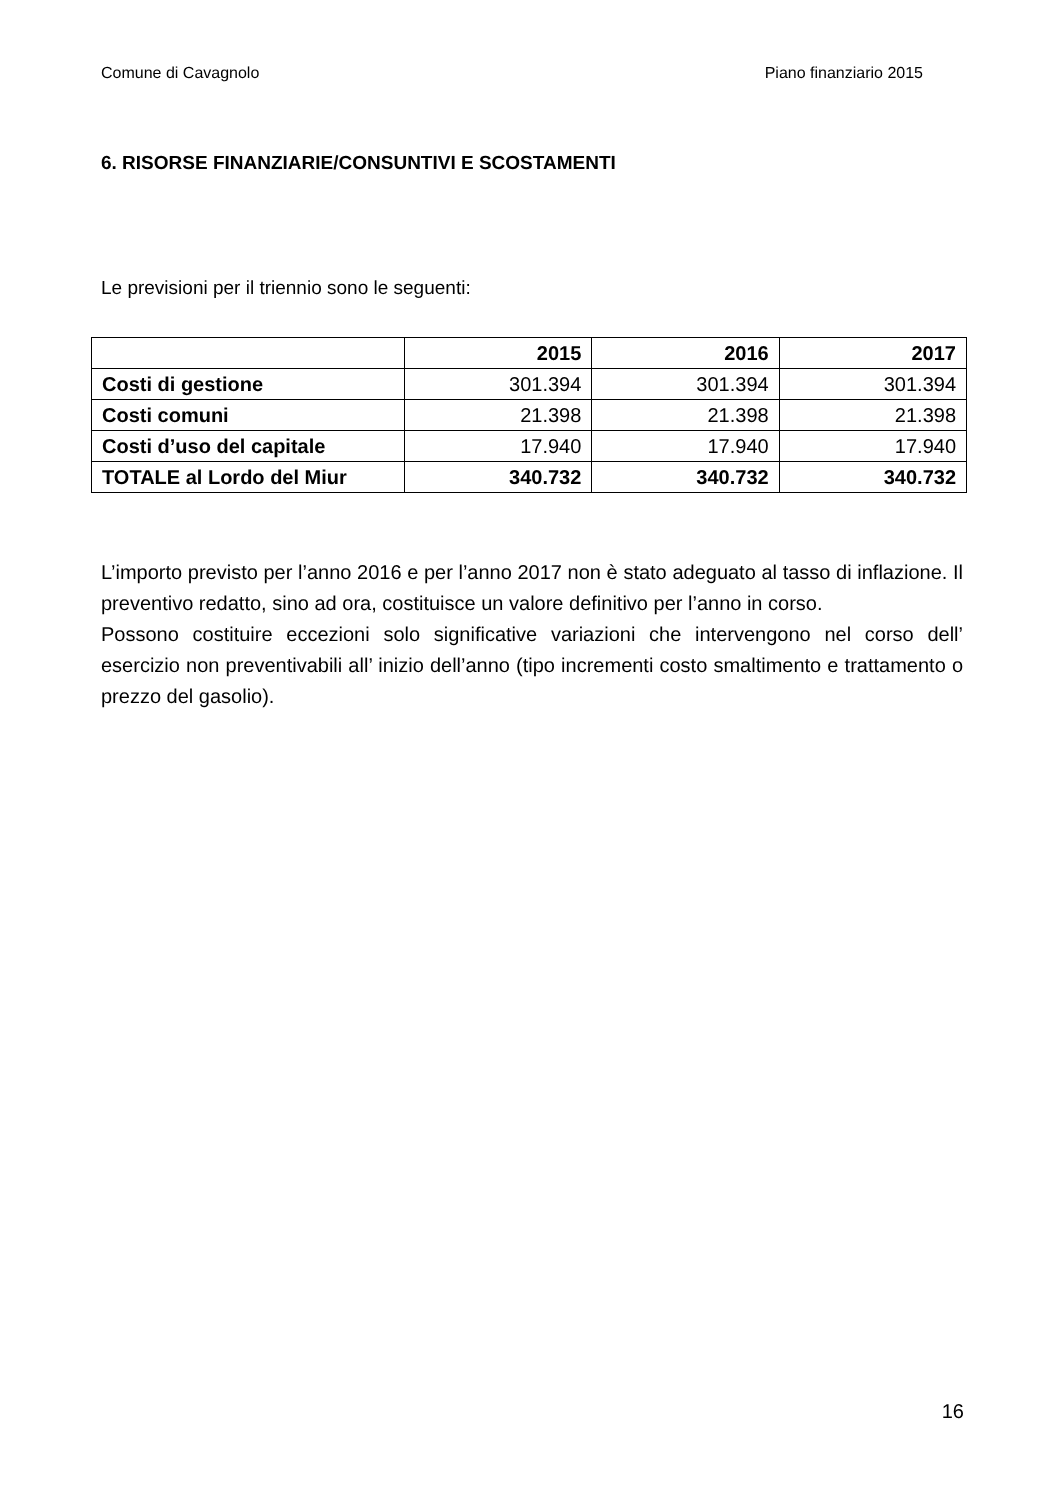Comune di Cavagnolo Piano finanziario 2015
6. RISORSE FINANZIARIE/CONSUNTIVI E SCOSTAMENTI
Le previsioni per il triennio sono le seguenti:
| | 2015 | 2016 | 2017 |
| --- | --- | --- | --- |
| Costi di gestione | 301.394 | 301.394 | 301.394 |
| Costi comuni | 21.398 | 21.398 | 21.398 |
| Costi d’uso del capitale | 17.940 | 17.940 | 17.940 |
| TOTALE al Lordo del Miur | 340.732 | 340.732 | 340.732 |
L’importo previsto per l’anno 2016 e per l’anno 2017 non è stato adeguato al tasso di inflazione. Il preventivo redatto, sino ad ora, costituisce un valore definitivo per l’anno in corso.
Possono costituire eccezioni solo significative variazioni che intervengono nel corso dell’ esercizio non preventivabili all’ inizio dell’anno (tipo incrementi costo smaltimento e trattamento o prezzo del gasolio).
16